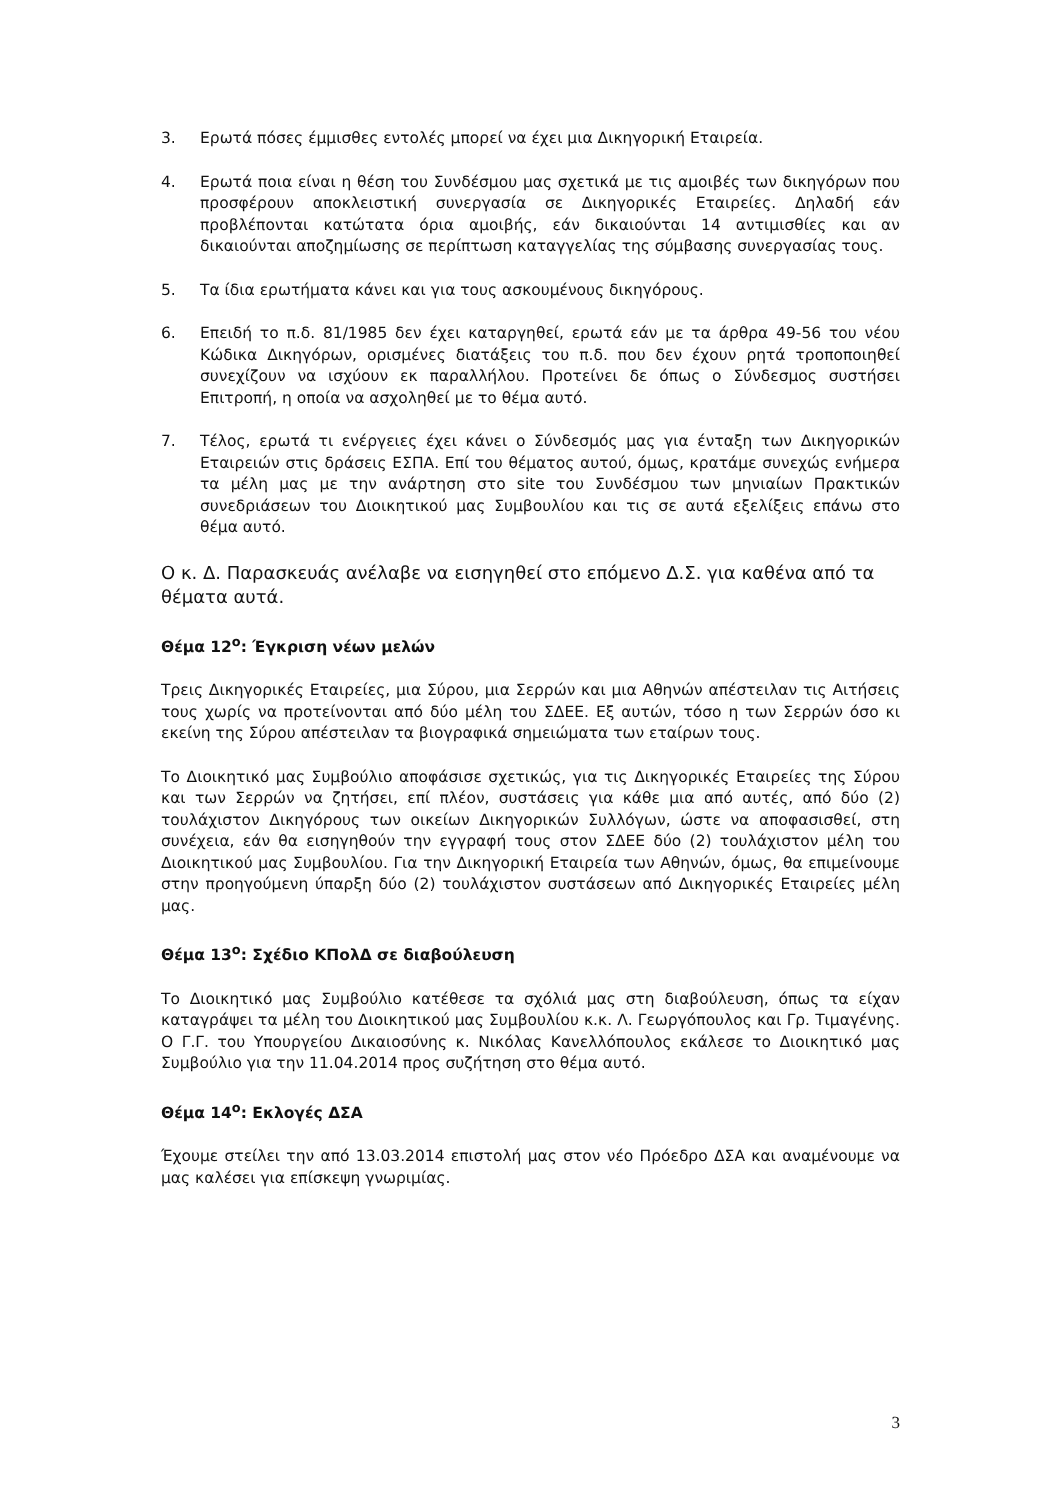3. Ερωτά πόσες έμμισθες εντολές μπορεί να έχει μια Δικηγορική Εταιρεία.
4. Ερωτά ποια είναι η θέση του Συνδέσμου μας σχετικά με τις αμοιβές των δικηγόρων που προσφέρουν αποκλειστική συνεργασία σε Δικηγορικές Εταιρείες. Δηλαδή εάν προβλέπονται κατώτατα όρια αμοιβής, εάν δικαιούνται 14 αντιμισθίες και αν δικαιούνται αποζημίωσης σε περίπτωση καταγγελίας της σύμβασης συνεργασίας τους.
5. Τα ίδια ερωτήματα κάνει και για τους ασκουμένους δικηγόρους.
6. Επειδή το π.δ. 81/1985 δεν έχει καταργηθεί, ερωτά εάν με τα άρθρα 49-56 του νέου Κώδικα Δικηγόρων, ορισμένες διατάξεις του π.δ. που δεν έχουν ρητά τροποποιηθεί συνεχίζουν να ισχύουν εκ παραλλήλου. Προτείνει δε όπως ο Σύνδεσμος συστήσει Επιτροπή, η οποία να ασχοληθεί με το θέμα αυτό.
7. Τέλος, ερωτά τι ενέργειες έχει κάνει ο Σύνδεσμός μας για ένταξη των Δικηγορικών Εταιρειών στις δράσεις ΕΣΠΑ. Επί του θέματος αυτού, όμως, κρατάμε συνεχώς ενήμερα τα μέλη μας με την ανάρτηση στο site του Συνδέσμου των μηνιαίων Πρακτικών συνεδριάσεων του Διοικητικού μας Συμβουλίου και τις σε αυτά εξελίξεις επάνω στο θέμα αυτό.
Ο κ. Δ. Παρασκευάς ανέλαβε να εισηγηθεί στο επόμενο Δ.Σ. για καθένα από τα θέματα αυτά.
Θέμα 12<sup>ο</sup>: Έγκριση νέων μελών
Τρεις Δικηγορικές Εταιρείες, μια Σύρου, μια Σερρών και μια Αθηνών απέστειλαν τις Αιτήσεις τους χωρίς να προτείνονται από δύο μέλη του ΣΔΕΕ. Εξ αυτών, τόσο η των Σερρών όσο κι εκείνη της Σύρου απέστειλαν τα βιογραφικά σημειώματα των εταίρων τους.
Το Διοικητικό μας Συμβούλιο αποφάσισε σχετικώς, για τις Δικηγορικές Εταιρείες της Σύρου και των Σερρών να ζητήσει, επί πλέον, συστάσεις για κάθε μια από αυτές, από δύο (2) τουλάχιστον Δικηγόρους των οικείων Δικηγορικών Συλλόγων, ώστε να αποφασισθεί, στη συνέχεια, εάν θα εισηγηθούν την εγγραφή τους στον ΣΔΕΕ δύο (2) τουλάχιστον μέλη του Διοικητικού μας Συμβουλίου. Για την Δικηγορική Εταιρεία των Αθηνών, όμως, θα επιμείνουμε στην προηγούμενη ύπαρξη δύο (2) τουλάχιστον συστάσεων από Δικηγορικές Εταιρείες μέλη μας.
Θέμα 13<sup>ο</sup>: Σχέδιο ΚΠολΔ σε διαβούλευση
Το Διοικητικό μας Συμβούλιο κατέθεσε τα σχόλιά μας στη διαβούλευση, όπως τα είχαν καταγράψει τα μέλη του Διοικητικού μας Συμβουλίου κ.κ. Λ. Γεωργόπουλος και Γρ. Τιμαγένης. Ο Γ.Γ. του Υπουργείου Δικαιοσύνης κ. Νικόλας Κανελλόπουλος εκάλεσε το Διοικητικό μας Συμβούλιο για την 11.04.2014 προς συζήτηση στο θέμα αυτό.
Θέμα 14<sup>ο</sup>: Εκλογές ΔΣΑ
Έχουμε στείλει την από 13.03.2014 επιστολή μας στον νέο Πρόεδρο ΔΣΑ και αναμένουμε να μας καλέσει για επίσκεψη γνωριμίας.
3